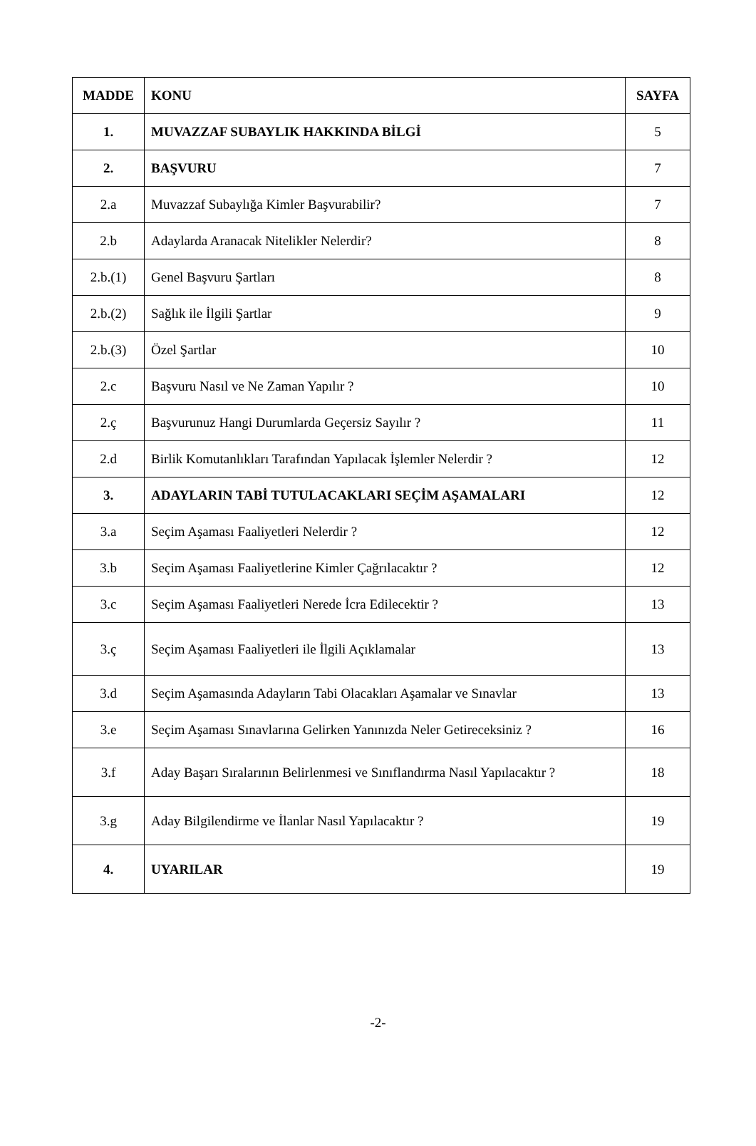| MADDE | KONU | SAYFA |
| --- | --- | --- |
| 1. | MUVAZZAF SUBAYLIK HAKKINDA BİLGİ | 5 |
| 2. | BAŞVURU | 7 |
| 2.a | Muvazzaf Subaylığa Kimler Başvurabilir? | 7 |
| 2.b | Adaylarda Aranacak Nitelikler Nelerdir? | 8 |
| 2.b.(1) | Genel Başvuru Şartları | 8 |
| 2.b.(2) | Sağlık ile İlgili Şartlar | 9 |
| 2.b.(3) | Özel Şartlar | 10 |
| 2.c | Başvuru Nasıl ve Ne Zaman Yapılır ? | 10 |
| 2.ç | Başvurunuz Hangi Durumlarda Geçersiz Sayılır ? | 11 |
| 2.d | Birlik Komutanlıkları Tarafından Yapılacak İşlemler Nelerdir ? | 12 |
| 3. | ADAYLARIN TABİ TUTULACAKLARI SEÇİM AŞAMALARI | 12 |
| 3.a | Seçim Aşaması Faaliyetleri Nelerdir ? | 12 |
| 3.b | Seçim Aşaması Faaliyetlerine Kimler Çağrılacaktır ? | 12 |
| 3.c | Seçim Aşaması Faaliyetleri Nerede İcra Edilecektir ? | 13 |
| 3.ç | Seçim Aşaması Faaliyetleri ile İlgili Açıklamalar | 13 |
| 3.d | Seçim Aşamasında Adayların Tabi Olacakları Aşamalar ve Sınavlar | 13 |
| 3.e | Seçim Aşaması Sınavlarına Gelirken Yanınızda Neler Getireceksiniz ? | 16 |
| 3.f | Aday Başarı Sıralarının Belirlenmesi ve Sınıflandırma Nasıl Yapılacaktır ? | 18 |
| 3.g | Aday Bilgilendirme ve İlanlar Nasıl Yapılacaktır ? | 19 |
| 4. | UYARILAR | 19 |
-2-